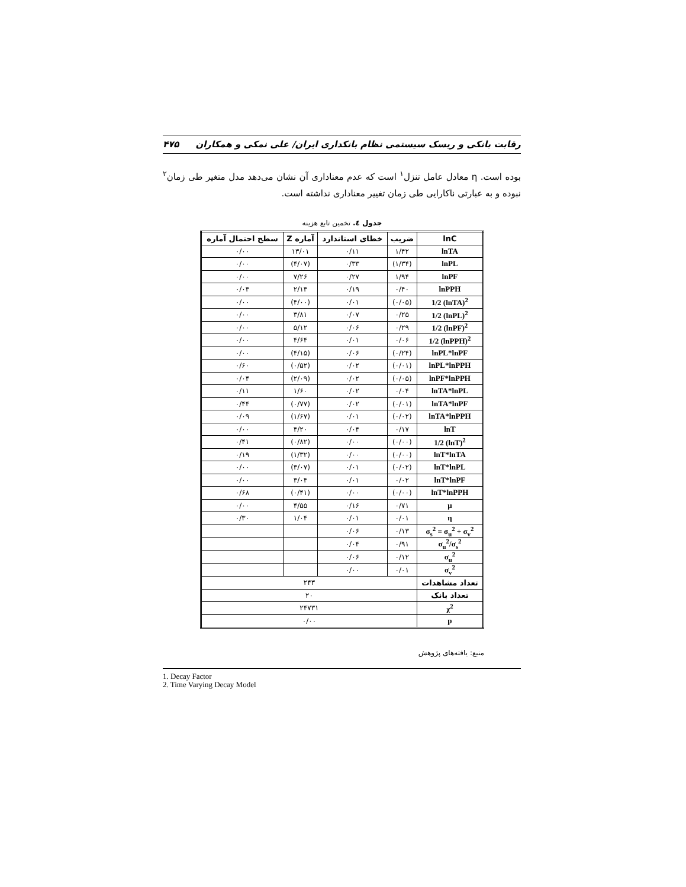رقابت بانکی و ریسک سیستمی نظام بانکداری ایران/ علی نمکی و همکاران ۴۷۵
بوده است. η معادل عامل تنزل<sup>۱</sup> است که عدم معناداری آن نشان می‌دهد مدل متغیر طی زمان<sup>۲</sup> نبوده و به عبارتی ناکارایی طی زمان تغییر معناداری نداشته است.
جدول ٤. تخمین تابع هزینه
| lnC | ضریب | خطای استاندارد | آماره Z | سطح احتمال آماره |
| --- | --- | --- | --- | --- |
| lnTA | ۱/۴۲ | ۰/۱۱ | ۱۳/۰۱ | ۰/۰۰ |
| lnPL | (۱/۳۴) | ۰/۳۳ | (۴/۰۷) | ۰/۰۰ |
| lnPF | ۱/۹۴ | ۰/۲۷ | ۷/۲۶ | ۰/۰۰ |
| lnPPH | ۰/۴۰ | ۰/۱۹ | ۲/۱۳ | ۰/۰۳ |
| 1/2 (lnTA)<sup>2</sup> | (۰/۰۵) | ۰/۰۱ | (۴/۰۰) | ۰/۰۰ |
| 1/2 (lnPL)<sup>2</sup> | ۰/۲۵ | ۰/۰۷ | ۳/۸۱ | ۰/۰۰ |
| 1/2 (lnPF)<sup>2</sup> | ۰/۲۹ | ۰/۰۶ | ۵/۱۲ | ۰/۰۰ |
| 1/2 (lnPPH)<sup>2</sup> | ۰/۰۶ | ۰/۰۱ | ۴/۶۴ | ۰/۰۰ |
| lnPL*lnPF | (۰/۲۴) | ۰/۰۶ | (۴/۱۵) | ۰/۰۰ |
| lnPL*lnPPH | (۰/۰۱) | ۰/۰۲ | (۰/۵۲) | ۰/۶۰ |
| lnPF*lnPPH | (۰/۰۵) | ۰/۰۲ | (۲/۰۹) | ۰/۰۴ |
| lnTA*lnPL | ۰/۰۴ | ۰/۰۲ | ۱/۶۰ | ۰/۱۱ |
| lnTA*lnPF | (۰/۰۱) | ۰/۰۲ | (۰/۷۷) | ۰/۴۴ |
| lnTA*lnPPH | (۰/۰۲) | ۰/۰۱ | (۱/۶۷) | ۰/۰۹ |
| lnT | ۰/۱۷ | ۰/۰۴ | ۴/۲۰ | ۰/۰۰ |
| 1/2 (lnT)<sup>2</sup> | (۰/۰۰) | ۰/۰۰ | (۰/۸۲) | ۰/۴۱ |
| lnT*lnTA | (۰/۰۰) | ۰/۰۰ | (۱/۳۲) | ۰/۱۹ |
| lnT*lnPL | (۰/۰۲) | ۰/۰۱ | (۳/۰۷) | ۰/۰۰ |
| lnT*lnPF | ۰/۰۲ | ۰/۰۱ | ۳/۰۴ | ۰/۰۰ |
| lnT*lnPPH | (۰/۰۰) | ۰/۰۰ | (۰/۴۱) | ۰/۶۸ |
| μ | ۰/۷۱ | ۰/۱۶ | ۴/۵۵ | ۰/۰۰ |
| η | ۰/۰۱ | ۰/۰۱ | ۱/۰۴ | ۰/۳۰ |
| σ<sub>s</sub><sup>2</sup> = σ<sub>u</sub><sup>2</sup> + σ<sub>v</sub><sup>2</sup> | ۰/۱۳ | ۰/۰۶ | | |
| σ<sub>u</sub><sup>2</sup>/σ<sub>s</sub><sup>2</sup> | ۰/۹۱ | ۰/۰۴ | | |
| σ<sub>u</sub><sup>2</sup> | ۰/۱۲ | ۰/۰۶ | | |
| σ<sub>v</sub><sup>2</sup> | ۰/۰۱ | ۰/۰۰ | | |
| تعداد مشاهدات | ۲۴۳ | | | |
| تعداد بانک | ۲۰ | | | |
| χ<sup>2</sup> | ۲۴۷۳۱ | | | |
| p | ۰/۰۰ | | | |
منبع: یافته‌های پژوهش
1. Decay Factor
2. Time Varying Decay Model